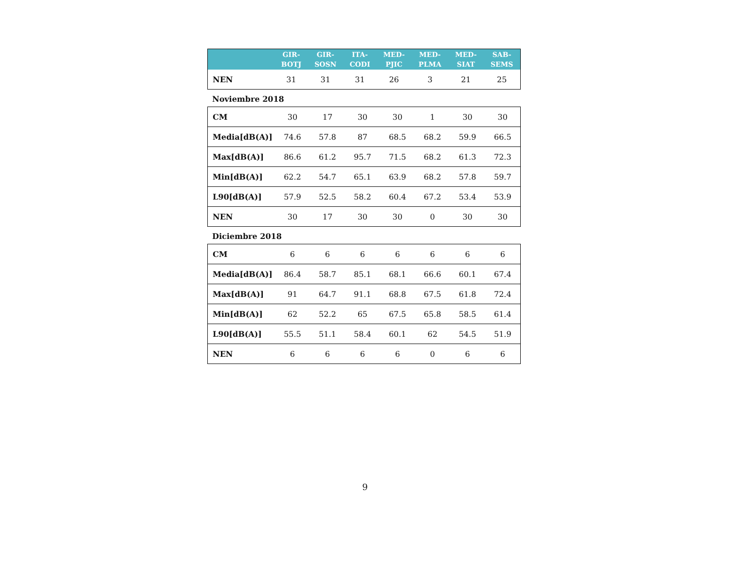| | GIR- BOTJ | GIR- SOSN | ITA- CODI | MED- PJIC | MED- PLMA | MED- SIAT | SAB- SEMS |
| --- | --- | --- | --- | --- | --- | --- | --- |
| NEN | 31 | 31 | 31 | 26 | 3 | 21 | 25 |
Noviembre 2018
| CM | 30 | 17 | 30 | 30 | 1 | 30 | 30 |
| Media[dB(A)] | 74.6 | 57.8 | 87 | 68.5 | 68.2 | 59.9 | 66.5 |
| Max[dB(A)] | 86.6 | 61.2 | 95.7 | 71.5 | 68.2 | 61.3 | 72.3 |
| Min[dB(A)] | 62.2 | 54.7 | 65.1 | 63.9 | 68.2 | 57.8 | 59.7 |
| L90[dB(A)] | 57.9 | 52.5 | 58.2 | 60.4 | 67.2 | 53.4 | 53.9 |
| NEN | 30 | 17 | 30 | 30 | 0 | 30 | 30 |
Diciembre 2018
| CM | 6 | 6 | 6 | 6 | 6 | 6 | 6 |
| Media[dB(A)] | 86.4 | 58.7 | 85.1 | 68.1 | 66.6 | 60.1 | 67.4 |
| Max[dB(A)] | 91 | 64.7 | 91.1 | 68.8 | 67.5 | 61.8 | 72.4 |
| Min[dB(A)] | 62 | 52.2 | 65 | 67.5 | 65.8 | 58.5 | 61.4 |
| L90[dB(A)] | 55.5 | 51.1 | 58.4 | 60.1 | 62 | 54.5 | 51.9 |
| NEN | 6 | 6 | 6 | 6 | 0 | 6 | 6 |
9